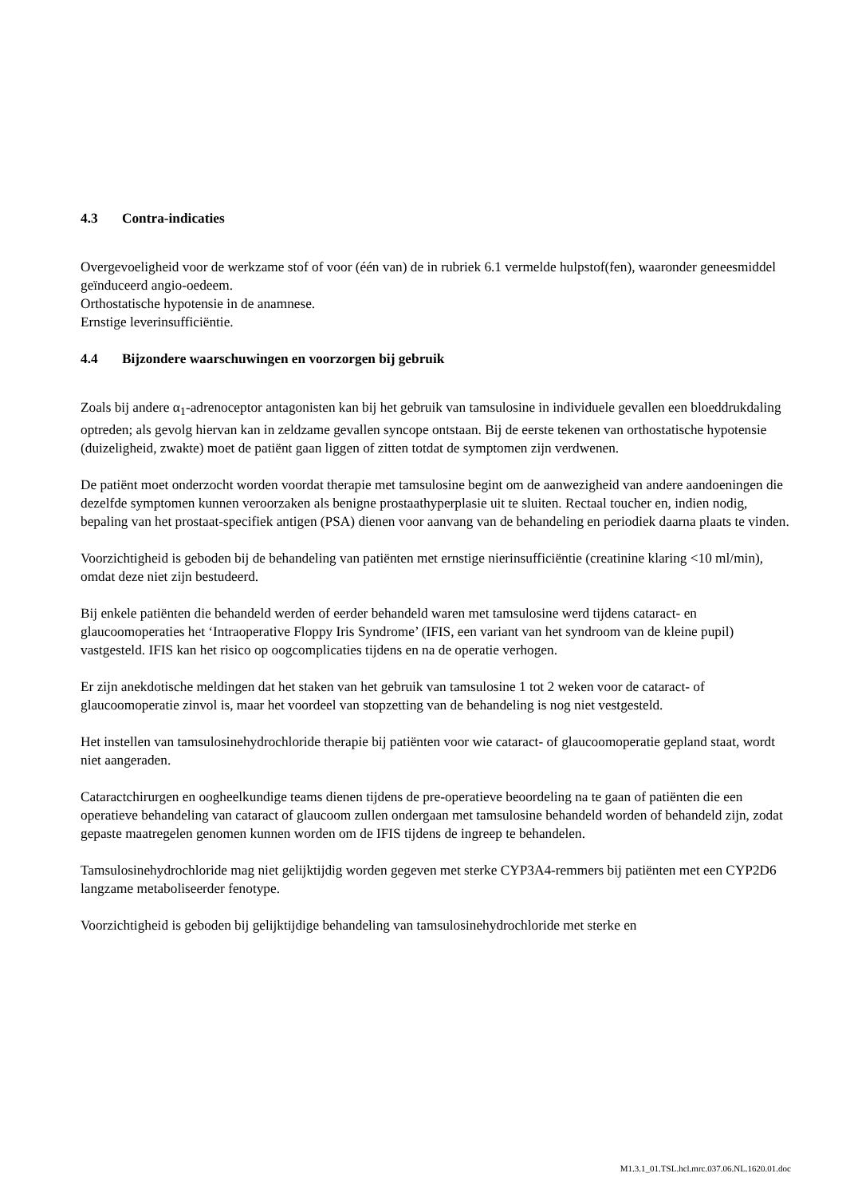4.3 Contra-indicaties
Overgevoeligheid voor de werkzame stof of voor (één van) de in rubriek 6.1 vermelde hulpstof(fen), waaronder geneesmiddel geïnduceerd angio-oedeem.
Orthostatische hypotensie in de anamnese.
Ernstige leverinsufficiëntie.
4.4 Bijzondere waarschuwingen en voorzorgen bij gebruik
Zoals bij andere α<sub>1</sub>-adrenoceptor antagonisten kan bij het gebruik van tamsulosine in individuele gevallen een bloeddrukdaling optreden; als gevolg hiervan kan in zeldzame gevallen syncope ontstaan. Bij de eerste tekenen van orthostatische hypotensie (duizeligheid, zwakte) moet de patiënt gaan liggen of zitten totdat de symptomen zijn verdwenen.
De patiënt moet onderzocht worden voordat therapie met tamsulosine begint om de aanwezigheid van andere aandoeningen die dezelfde symptomen kunnen veroorzaken als benigne prostaathyperplasie uit te sluiten. Rectaal toucher en, indien nodig, bepaling van het prostaat-specifiek antigen (PSA) dienen voor aanvang van de behandeling en periodiek daarna plaats te vinden.
Voorzichtigheid is geboden bij de behandeling van patiënten met ernstige nierinsufficiëntie (creatinine klaring <10 ml/min), omdat deze niet zijn bestudeerd.
Bij enkele patiënten die behandeld werden of eerder behandeld waren met tamsulosine werd tijdens cataract- en glaucoomoperaties het ‘Intraoperative Floppy Iris Syndrome’ (IFIS, een variant van het syndroom van de kleine pupil) vastgesteld. IFIS kan het risico op oogcomplicaties tijdens en na de operatie verhogen.
Er zijn anekdotische meldingen dat het staken van het gebruik van tamsulosine 1 tot 2 weken voor de cataract- of glaucoomoperatie zinvol is, maar het voordeel van stopzetting van de behandeling is nog niet vestgesteld.
Het instellen van tamsulosinehydrochloride therapie bij patiënten voor wie cataract- of glaucoomoperatie gepland staat, wordt niet aangeraden.
Cataractchirurgen en oogheelkundige teams dienen tijdens de pre-operatieve beoordeling na te gaan of patiënten die een operatieve behandeling van cataract of glaucoom zullen ondergaan met tamsulosine behandeld worden of behandeld zijn, zodat gepaste maatregelen genomen kunnen worden om de IFIS tijdens de ingreep te behandelen.
Tamsulosinehydrochloride mag niet gelijktijdig worden gegeven met sterke CYP3A4-remmers bij patiënten met een CYP2D6 langzame metaboliseerder fenotype.
Voorzichtigheid is geboden bij gelijktijdige behandeling van tamsulosinehydrochloride met sterke en
M1.3.1_01.TSL.hcl.mrc.037.06.NL.1620.01.doc